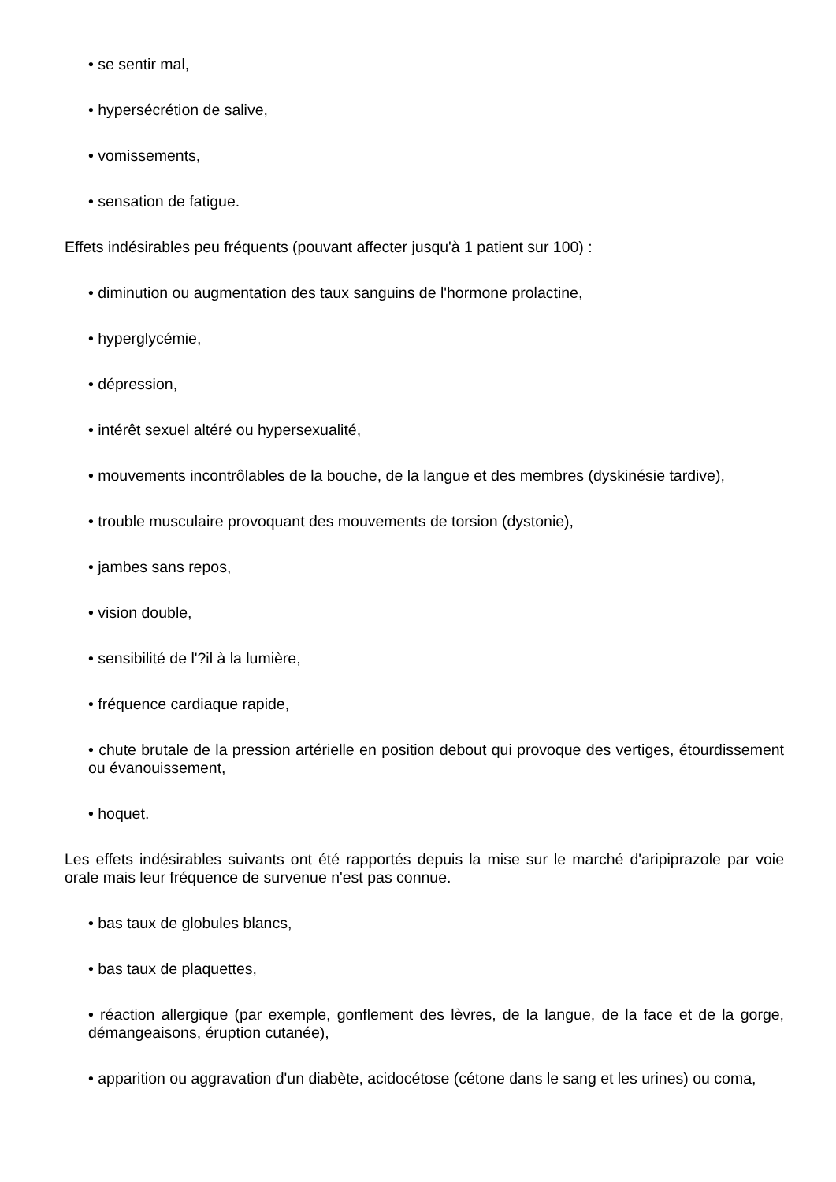• se sentir mal,
• hypersécrétion de salive,
• vomissements,
• sensation de fatigue.
Effets indésirables peu fréquents (pouvant affecter jusqu'à 1 patient sur 100) :
• diminution ou augmentation des taux sanguins de l'hormone prolactine,
• hyperglycémie,
• dépression,
• intérêt sexuel altéré ou hypersexualité,
• mouvements incontrôlables de la bouche, de la langue et des membres (dyskinésie tardive),
• trouble musculaire provoquant des mouvements de torsion (dystonie),
• jambes sans repos,
• vision double,
• sensibilité de l'?il à la lumière,
• fréquence cardiaque rapide,
• chute brutale de la pression artérielle en position debout qui provoque des vertiges, étourdissement ou évanouissement,
• hoquet.
Les effets indésirables suivants ont été rapportés depuis la mise sur le marché d'aripiprazole par voie orale mais leur fréquence de survenue n'est pas connue.
• bas taux de globules blancs,
• bas taux de plaquettes,
• réaction allergique (par exemple, gonflement des lèvres, de la langue, de la face et de la gorge, démangeaisons, éruption cutanée),
• apparition ou aggravation d'un diabète, acidocétose (cétone dans le sang et les urines) ou coma,